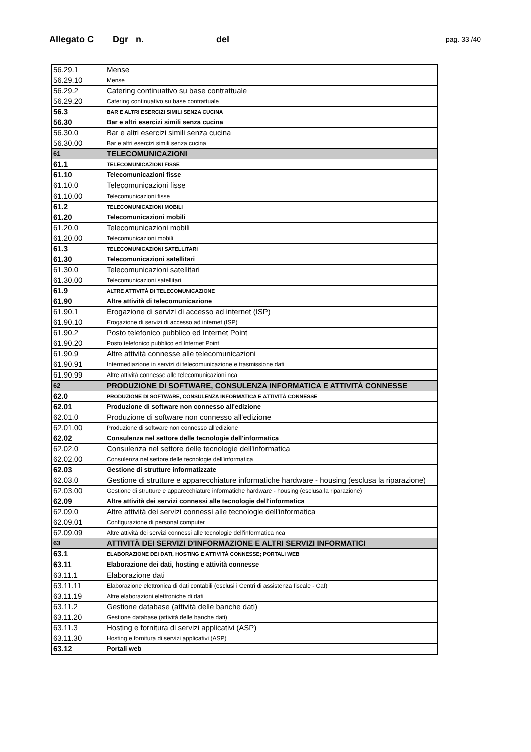Allegato C Dgr n. del pag. 33 /40
| 56.29.1 | Mense |
| 56.29.10 | Mense |
| 56.29.2 | Catering continuativo su base contrattuale |
| 56.29.20 | Catering continuativo su base contrattuale |
| 56.3 | BAR E ALTRI ESERCIZI SIMILI SENZA CUCINA |
| 56.30 | Bar e altri esercizi simili senza cucina |
| 56.30.0 | Bar e altri esercizi simili senza cucina |
| 56.30.00 | Bar e altri esercizi simili senza cucina |
| 61 | TELECOMUNICAZIONI |
| 61.1 | TELECOMUNICAZIONI FISSE |
| 61.10 | Telecomunicazioni fisse |
| 61.10.0 | Telecomunicazioni fisse |
| 61.10.00 | Telecomunicazioni fisse |
| 61.2 | TELECOMUNICAZIONI MOBILI |
| 61.20 | Telecomunicazioni mobili |
| 61.20.0 | Telecomunicazioni mobili |
| 61.20.00 | Telecomunicazioni mobili |
| 61.3 | TELECOMUNICAZIONI SATELLITARI |
| 61.30 | Telecomunicazioni satellitari |
| 61.30.0 | Telecomunicazioni satellitari |
| 61.30.00 | Telecomunicazioni satellitari |
| 61.9 | ALTRE ATTIVITÀ DI TELECOMUNICAZIONE |
| 61.90 | Altre attività di telecomunicazione |
| 61.90.1 | Erogazione di servizi di accesso ad internet (ISP) |
| 61.90.10 | Erogazione di servizi di accesso ad internet (ISP) |
| 61.90.2 | Posto telefonico pubblico ed Internet Point |
| 61.90.20 | Posto telefonico pubblico ed Internet Point |
| 61.90.9 | Altre attività connesse alle telecomunicazioni |
| 61.90.91 | Intermediazione in servizi di telecomunicazione e trasmissione dati |
| 61.90.99 | Altre attività connesse alle telecomunicazioni nca |
| 62 | PRODUZIONE DI SOFTWARE, CONSULENZA INFORMATICA E ATTIVITÀ CONNESSE |
| 62.0 | PRODUZIONE DI SOFTWARE, CONSULENZA INFORMATICA E ATTIVITÀ CONNESSE |
| 62.01 | Produzione di software non connesso all'edizione |
| 62.01.0 | Produzione di software non connesso all'edizione |
| 62.01.00 | Produzione di software non connesso all'edizione |
| 62.02 | Consulenza nel settore delle tecnologie dell'informatica |
| 62.02.0 | Consulenza nel settore delle tecnologie dell'informatica |
| 62.02.00 | Consulenza nel settore delle tecnologie dell'informatica |
| 62.03 | Gestione di strutture informatizzate |
| 62.03.0 | Gestione di strutture e apparecchiature informatiche hardware - housing (esclusa la riparazione) |
| 62.03.00 | Gestione di strutture e apparecchiature informatiche hardware - housing (esclusa la riparazione) |
| 62.09 | Altre attività dei servizi connessi alle tecnologie dell'informatica |
| 62.09.0 | Altre attività dei servizi connessi alle tecnologie dell'informatica |
| 62.09.01 | Configurazione di personal computer |
| 62.09.09 | Altre attività dei servizi connessi alle tecnologie dell'informatica nca |
| 63 | ATTIVITÀ DEI SERVIZI D'INFORMAZIONE E ALTRI SERVIZI INFORMATICI |
| 63.1 | ELABORAZIONE DEI DATI, HOSTING E ATTIVITÀ CONNESSE; PORTALI WEB |
| 63.11 | Elaborazione dei dati, hosting e attività connesse |
| 63.11.1 | Elaborazione dati |
| 63.11.11 | Elaborazione elettronica di dati contabili (esclusi i Centri di assistenza fiscale - Caf) |
| 63.11.19 | Altre elaborazioni elettroniche di dati |
| 63.11.2 | Gestione database (attività delle banche dati) |
| 63.11.20 | Gestione database (attività delle banche dati) |
| 63.11.3 | Hosting e fornitura di servizi applicativi (ASP) |
| 63.11.30 | Hosting e fornitura di servizi applicativi (ASP) |
| 63.12 | Portali web |